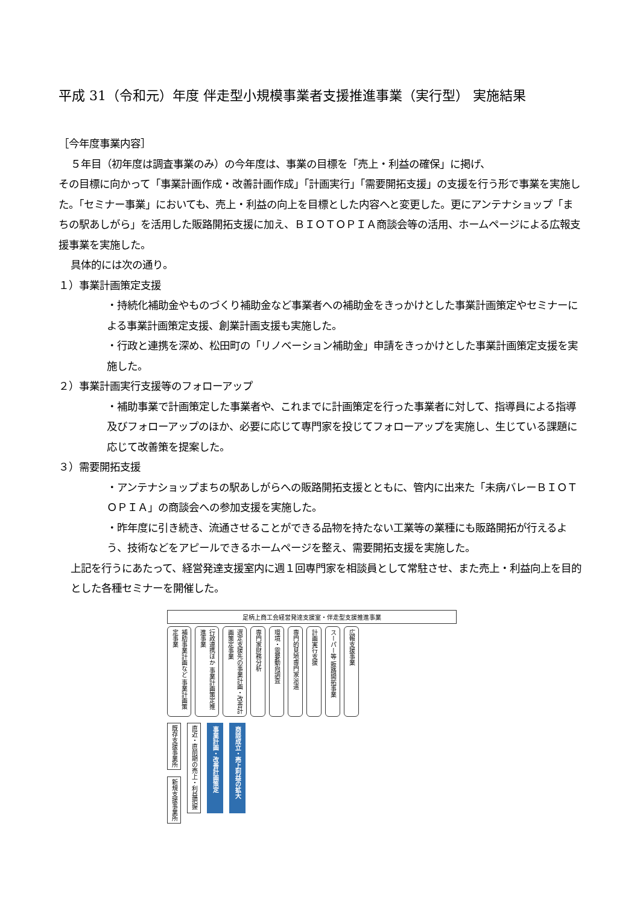平成 31（令和元）年度 伴走型小規模事業者支援推進事業（実行型） 実施結果
［今年度事業内容］
５年目（初年度は調査事業のみ）の今年度は、事業の目標を「売上・利益の確保」に掲げ、
その目標に向かって「事業計画作成・改善計画作成」「計画実行」「需要開拓支援」の支援を行う形で事業を実施した。「セミナー事業」においても、売上・利益の向上を目標とした内容へと変更した。更にアンテナショップ「まちの駅あしがら」を活用した販路開拓支援に加え、ＢＩＯＴＯＰＩＡ商談会等の活用、ホームページによる広報支援事業を実施した。
具体的には次の通り。
１）事業計画策定支援
・持続化補助金やものづくり補助金など事業者への補助金をきっかけとした事業計画策定やセミナーによる事業計画策定支援、創業計画支援も実施した。
・行政と連携を深め、松田町の「リノベーション補助金」申請をきっかけとした事業計画策定支援を実施した。
２）事業計画実行支援等のフォローアップ
・補助事業で計画策定した事業者や、これまでに計画策定を行った事業者に対して、指導員による指導及びフォローアップのほか、必要に応じて専門家を投じてフォローアップを実施し、生じている課題に応じて改善策を提案した。
３）需要開拓支援
・アンテナショップまちの駅あしがらへの販路開拓支援とともに、管内に出来た「未病バレーＢＩＯＴＯＰＩＡ」の商談会への参加支援を実施した。
・昨年度に引き続き、流通させることができる品物を持たない工業等の業種にも販路開拓が行えるよう、技術などをアピールできるホームページを整え、需要開拓支援を実施した。
上記を行うにあたって、経営発達支援室内に週１回専門家を相談員として常駐させ、また売上・利益向上を目的とした各種セミナーを開催した。
足柄上商工会経営発達支援室・伴走型支援推進事業
補助事業計画など 事業計画策定事業
行政連携ほか 事業計画策定推進事業
選定支援先の事業計画・改善計画策定事業
専門家財務分析
環境・需要動向調査
専門的見地専門家派遣
計画実行支援
スーパー等 販路開拓事業
広報支援事業
既存支援事業所
新規支援事業所
直近・直前期の売上・利益把握
事業計画・改善計画策定
商談成立・売上利益の拡大